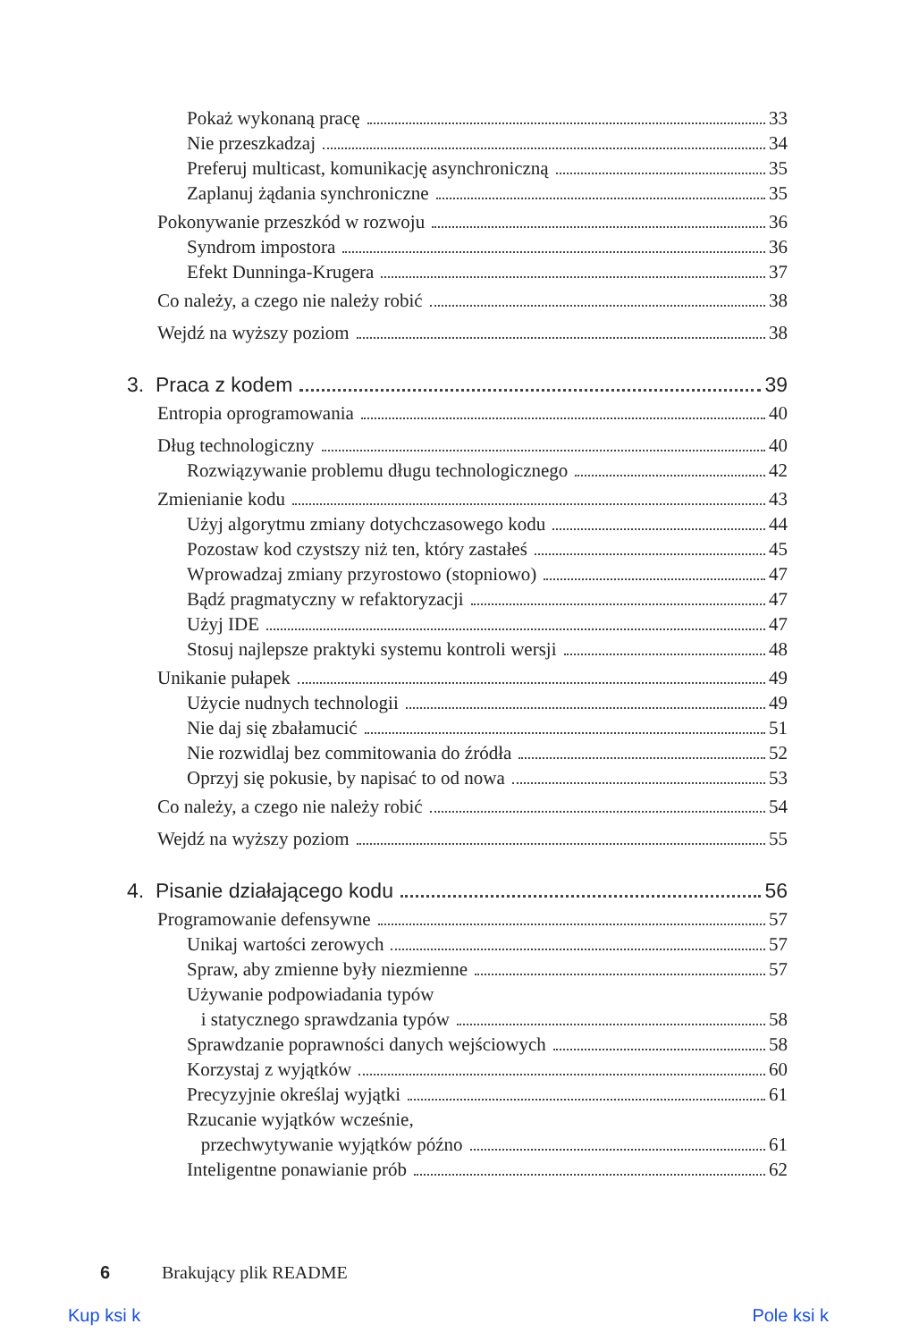Pokaż wykonaną pracę 33
Nie przeszkadzaj 34
Preferuj multicast, komunikację asynchroniczną 35
Zaplanuj żądania synchroniczne 35
Pokonywanie przeszkód w rozwoju 36
Syndrom impostora 36
Efekt Dunninga-Krugera 37
Co należy, a czego nie należy robić 38
Wejdź na wyższy poziom 38
3. Praca z kodem 39
Entropia oprogramowania 40
Dług technologiczny 40
Rozwiązywanie problemu długu technologicznego 42
Zmienianie kodu 43
Użyj algorytmu zmiany dotychczasowego kodu 44
Pozostaw kod czystszy niż ten, który zastałeś 45
Wprowadzaj zmiany przyrostowo (stopniowo) 47
Bądź pragmatyczny w refaktoryzacji 47
Użyj IDE 47
Stosuj najlepsze praktyki systemu kontroli wersji 48
Unikanie pułapek 49
Użycie nudnych technologii 49
Nie daj się zbałamucić 51
Nie rozwidlaj bez commitowania do źródła 52
Oprzyj się pokusie, by napisać to od nowa 53
Co należy, a czego nie należy robić 54
Wejdź na wyższy poziom 55
4. Pisanie działającego kodu 56
Programowanie defensywne 57
Unikaj wartości zerowych 57
Spraw, aby zmienne były niezmienne 57
Używanie podpowiadania typów
i statycznego sprawdzania typów 58
Sprawdzanie poprawności danych wejściowych 58
Korzystaj z wyjątków 60
Precyzyjnie określaj wyjątki 61
Rzucanie wyjątków wcześnie,
przechwytywanie wyjątków późno 61
Inteligentne ponawianie prób 62
6 Brakujący plik README
Kup ksi k Pole ksi k